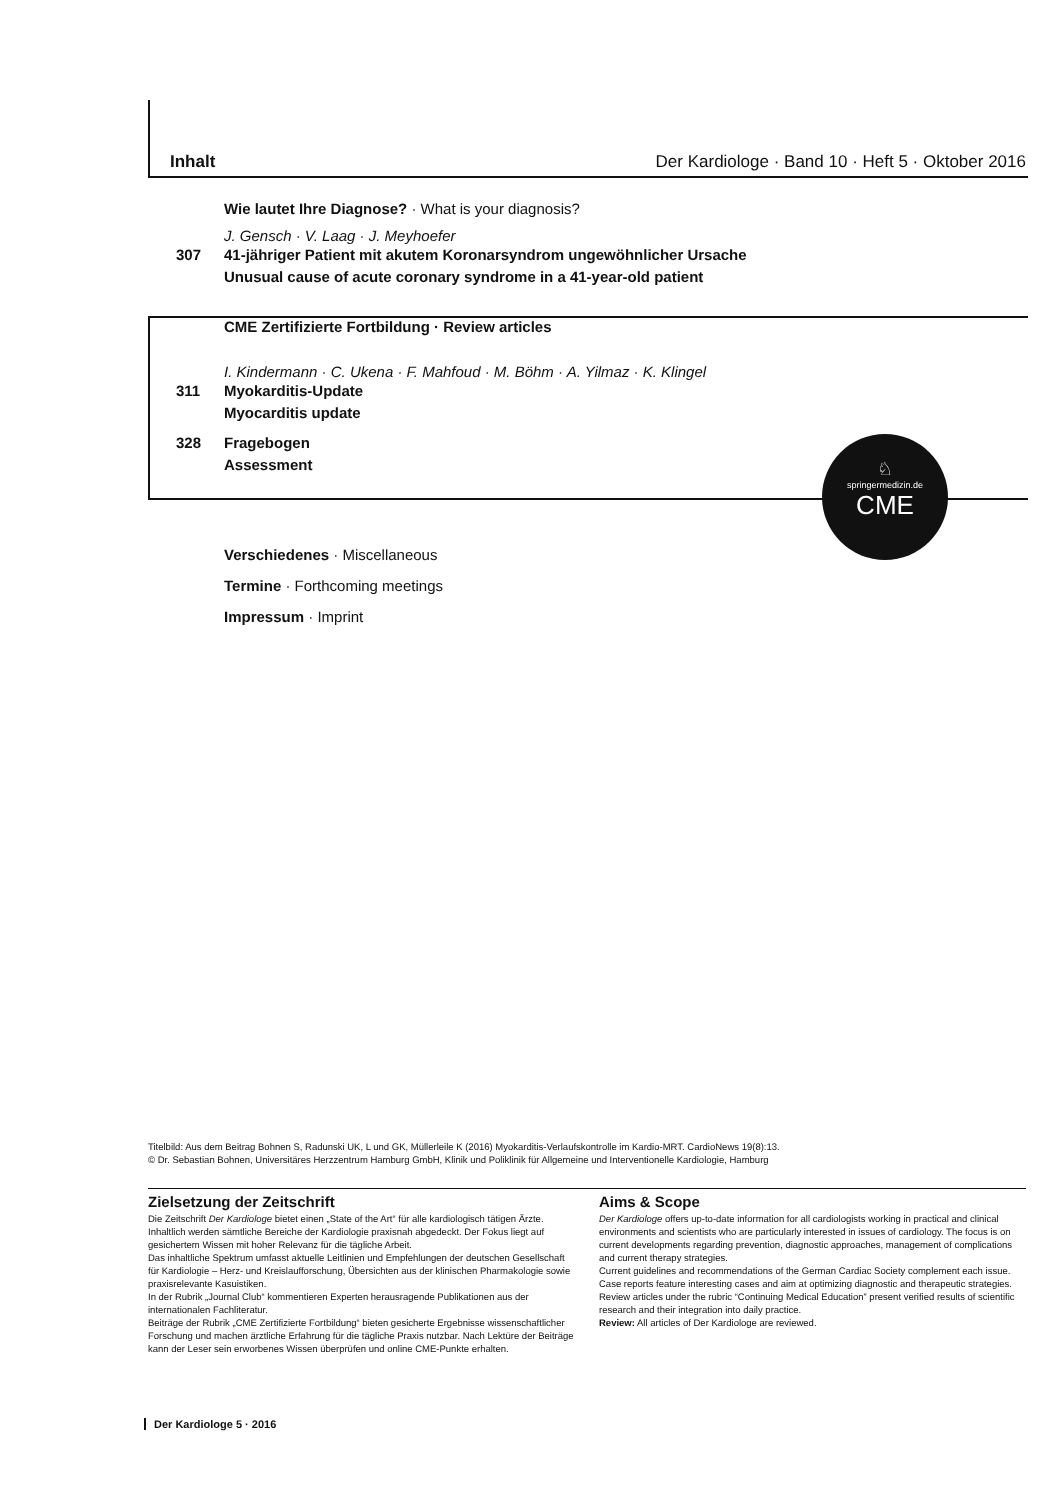Inhalt Der Kardiologe · Band 10 · Heft 5 · Oktober 2016
Wie lautet Ihre Diagnose? · What is your diagnosis?
J. Gensch · V. Laag · J. Meyhoefer
307 41-jähriger Patient mit akutem Koronarsyndrom ungewöhnlicher Ursache
Unusual cause of acute coronary syndrome in a 41-year-old patient
CME Zertifizierte Fortbildung · Review articles
I. Kindermann · C. Ukena · F. Mahfoud · M. Böhm · A. Yilmaz · K. Klingel
311 Myokarditis-Update
Myocarditis update
328 Fragebogen
Assessment
Verschiedenes · Miscellaneous
Termine · Forthcoming meetings
Impressum · Imprint
♘
springermedizin.de
CME
Titelbild: Aus dem Beitrag Bohnen S, Radunski UK, L und GK, Müllerleile K (2016) Myokarditis-Verlaufskontrolle im Kardio-MRT. CardioNews 19(8):13.
© Dr. Sebastian Bohnen, Universitäres Herzzentrum Hamburg GmbH, Klinik und Poliklinik für Allgemeine und Interventionelle Kardiologie, Hamburg
Zielsetzung der Zeitschrift
Die Zeitschrift Der Kardiologe bietet einen „State of the Art“ für alle kardiologisch tätigen Ärzte. Inhaltlich werden sämtliche Bereiche der Kardiologie praxisnah abgedeckt. Der Fokus liegt auf gesichertem Wissen mit hoher Relevanz für die tägliche Arbeit.
Das inhaltliche Spektrum umfasst aktuelle Leitlinien und Empfehlungen der deutschen Gesellschaft für Kardiologie – Herz- und Kreislaufforschung, Übersichten aus der klinischen Pharmakologie sowie praxisrelevante Kasuistiken.
In der Rubrik „Journal Club“ kommentieren Experten herausragende Publikationen aus der internationalen Fachliteratur.
Beiträge der Rubrik „CME Zertifizierte Fortbildung“ bieten gesicherte Ergebnisse wissenschaftlicher Forschung und machen ärztliche Erfahrung für die tägliche Praxis nutzbar. Nach Lektüre der Beiträge kann der Leser sein erworbenes Wissen überprüfen und online CME-Punkte erhalten.
Aims & Scope
Der Kardiologe offers up-to-date information for all cardiologists working in practical and clinical environments and scientists who are particularly interested in issues of cardiology. The focus is on current developments regarding prevention, diagnostic approaches, management of complications and current therapy strategies.
Current guidelines and recommendations of the German Cardiac Society complement each issue.
Case reports feature interesting cases and aim at optimizing diagnostic and therapeutic strategies.
Review articles under the rubric “Continuing Medical Education” present verified results of scientific research and their integration into daily practice.
Review: All articles of Der Kardiologe are reviewed.
Der Kardiologe 5 · 2016